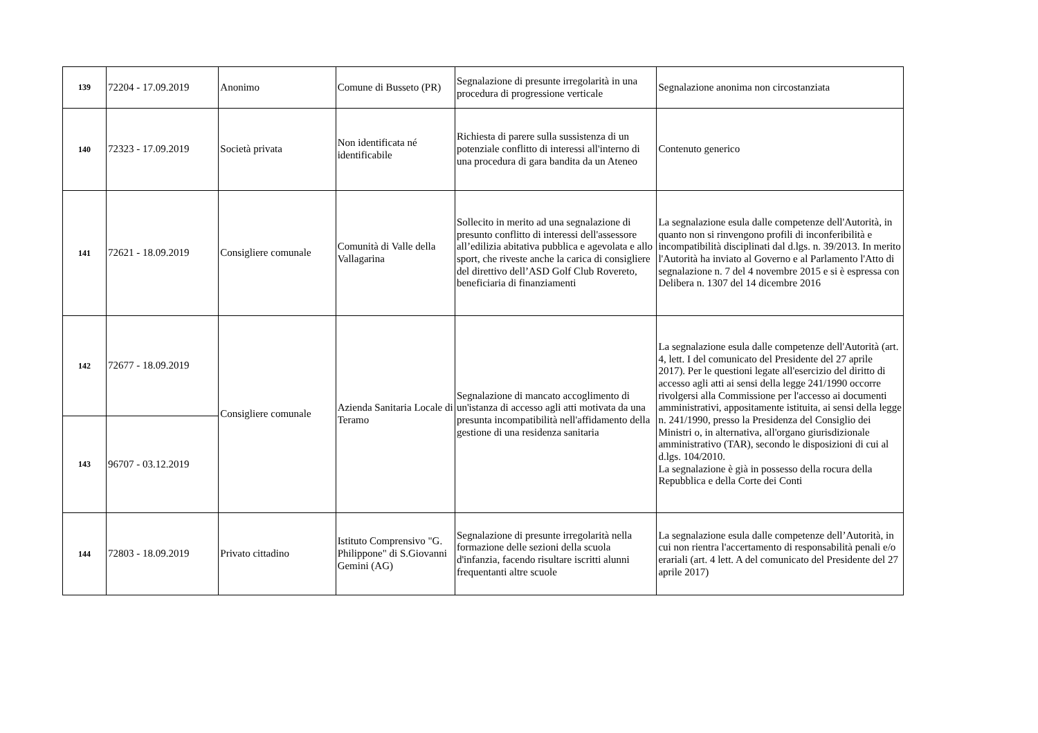| 139 | 72204 - 17.09.2019 | Anonimo | Comune di Busseto (PR) | Segnalazione di presunte irregolarità in una procedura di progressione verticale | Segnalazione anonima non circostanziata |
| 140 | 72323 - 17.09.2019 | Società privata | Non identificata né identificabile | Richiesta di parere sulla sussistenza di un potenziale conflitto di interessi all'interno di una procedura di gara bandita da un Ateneo | Contenuto generico |
| 141 | 72621 - 18.09.2019 | Consigliere comunale | Comunità di Valle della Vallagarina | Sollecito in merito ad una segnalazione di presunto conflitto di interessi dell'assessore all’edilizia abitativa pubblica e agevolata e allo sport, che riveste anche la carica di consigliere del direttivo dell’ASD Golf Club Rovereto, beneficiaria di finanziamenti | La segnalazione esula dalle competenze dell'Autorità, in quanto non si rinvengono profili di inconferibilità e incompatibilità disciplinati dal d.lgs. n. 39/2013. In merito l'Autorità ha inviato al Governo e al Parlamento l'Atto di segnalazione n. 7 del 4 novembre 2015 e si è espressa con Delibera n. 1307 del 14 dicembre 2016 |
| 142 | 72677 - 18.09.2019 | Consigliere comunale | Azienda Sanitaria Locale di Teramo | Segnalazione di mancato accoglimento di un'istanza di accesso agli atti motivata da una presunta incompatibilità nell'affidamento della gestione di una residenza sanitaria | La segnalazione esula dalle competenze dell'Autorità (art. 4, lett. I del comunicato del Presidente del 27 aprile 2017). Per le questioni legate all'esercizio del diritto di accesso agli atti ai sensi della legge 241/1990 occorre rivolgersi alla Commissione per l'accesso ai documenti amministrativi, appositamente istituita, ai sensi della legge n. 241/1990, presso la Presidenza del Consiglio dei Ministri o, in alternativa, all'organo giurisdizionale amministrativo (TAR), secondo le disposizioni di cui al d.lgs. 104/2010. La segnalazione è già in possesso della rocura della Repubblica e della Corte dei Conti |
| 143 | 96707 - 03.12.2019 | | | | |
| 144 | 72803 - 18.09.2019 | Privato cittadino | Istituto Comprensivo "G. Philippone" di S.Giovanni Gemini (AG) | Segnalazione di presunte irregolarità nella formazione delle sezioni della scuola d'infanzia, facendo risultare iscritti alunni frequentanti altre scuole | La segnalazione esula dalle competenze dell’Autorità, in cui non rientra l'accertamento di responsabilità penali e/o erariali (art. 4 lett. A del comunicato del Presidente del 27 aprile 2017) |